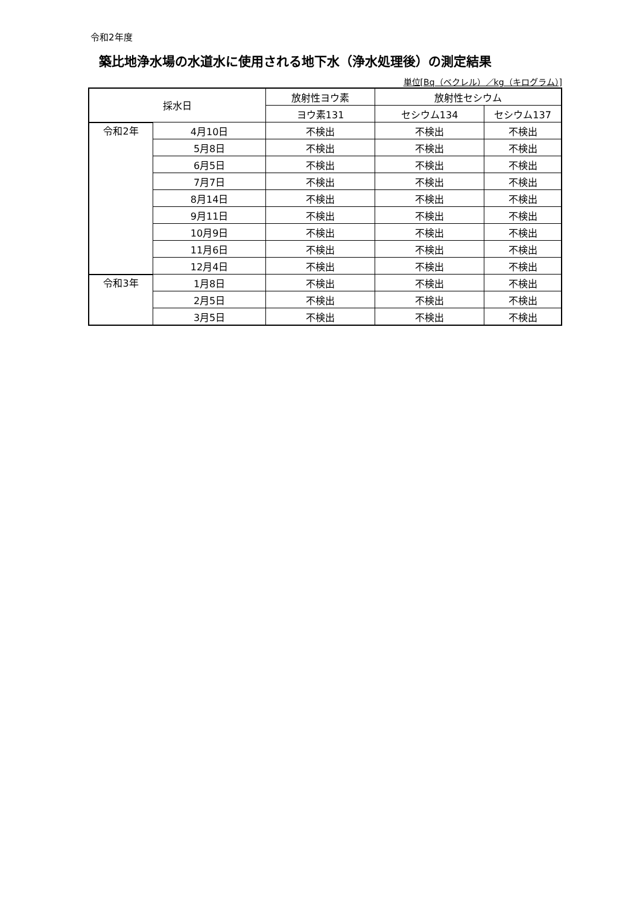令和2年度
築比地浄水場の水道水に使用される地下水（浄水処理後）の測定結果
単位[Bq（ベクレル）／kg（キログラム）]
| 採水日 | | 放射性ヨウ素 | 放射性セシウム | |
| --- | --- | --- | --- | --- |
| | | ヨウ素131 | セシウム134 | セシウム137 |
| 令和2年 | 4月10日 | 不検出 | 不検出 | 不検出 |
| | 5月8日 | 不検出 | 不検出 | 不検出 |
| | 6月5日 | 不検出 | 不検出 | 不検出 |
| | 7月7日 | 不検出 | 不検出 | 不検出 |
| | 8月14日 | 不検出 | 不検出 | 不検出 |
| | 9月11日 | 不検出 | 不検出 | 不検出 |
| | 10月9日 | 不検出 | 不検出 | 不検出 |
| | 11月6日 | 不検出 | 不検出 | 不検出 |
| | 12月4日 | 不検出 | 不検出 | 不検出 |
| 令和3年 | 1月8日 | 不検出 | 不検出 | 不検出 |
| | 2月5日 | 不検出 | 不検出 | 不検出 |
| | 3月5日 | 不検出 | 不検出 | 不検出 |